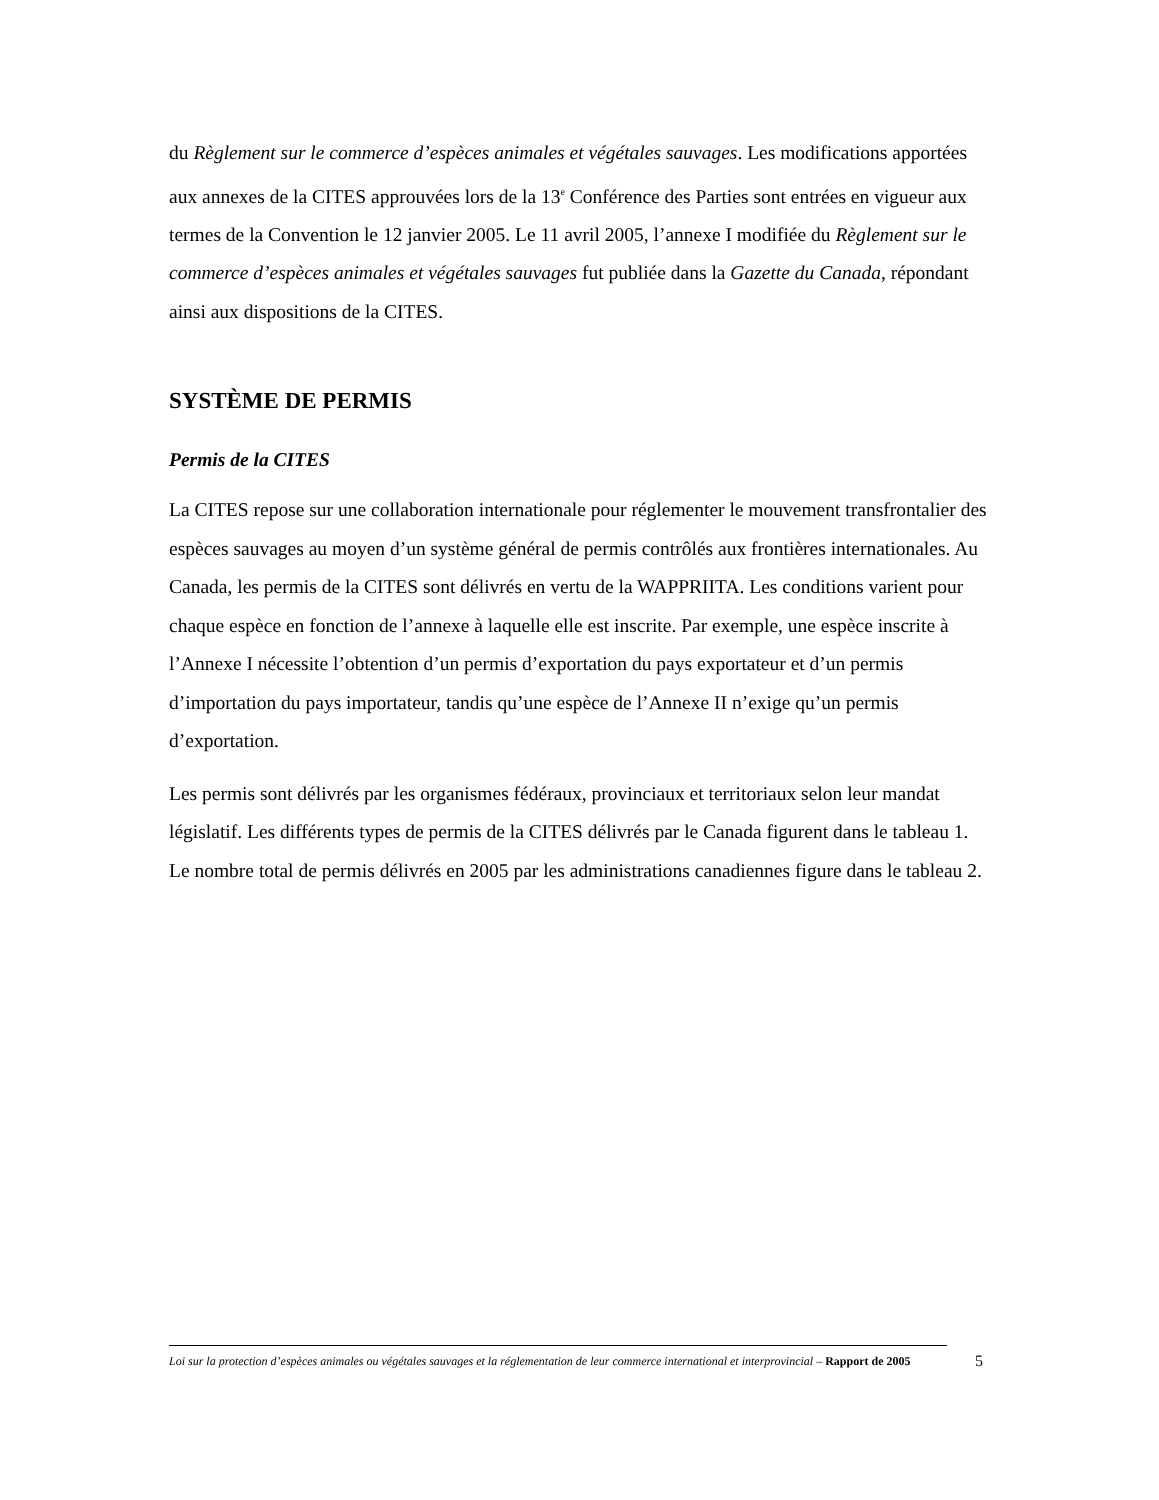du Règlement sur le commerce d’espèces animales et végétales sauvages. Les modifications apportées aux annexes de la CITES approuvées lors de la 13<sup>e</sup> Conférence des Parties sont entrées en vigueur aux termes de la Convention le 12 janvier 2005. Le 11 avril 2005, l’annexe I modifiée du Règlement sur le commerce d’espèces animales et végétales sauvages fut publiée dans la Gazette du Canada, répondant ainsi aux dispositions de la CITES.
SYSTÈME DE PERMIS
Permis de la CITES
La CITES repose sur une collaboration internationale pour réglementer le mouvement transfrontalier des espèces sauvages au moyen d’un système général de permis contrôlés aux frontières internationales. Au Canada, les permis de la CITES sont délivrés en vertu de la WAPPRIITA. Les conditions varient pour chaque espèce en fonction de l’annexe à laquelle elle est inscrite. Par exemple, une espèce inscrite à l’Annexe I nécessite l’obtention d’un permis d’exportation du pays exportateur et d’un permis d’importation du pays importateur, tandis qu’une espèce de l’Annexe II n’exige qu’un permis d’exportation.
Les permis sont délivrés par les organismes fédéraux, provinciaux et territoriaux selon leur mandat législatif. Les différents types de permis de la CITES délivrés par le Canada figurent dans le tableau 1. Le nombre total de permis délivrés en 2005 par les administrations canadiennes figure dans le tableau 2.
Loi sur la protection d’espèces animales ou végétales sauvages et la réglementation de leur commerce international et interprovincial – Rapport de 2005
5